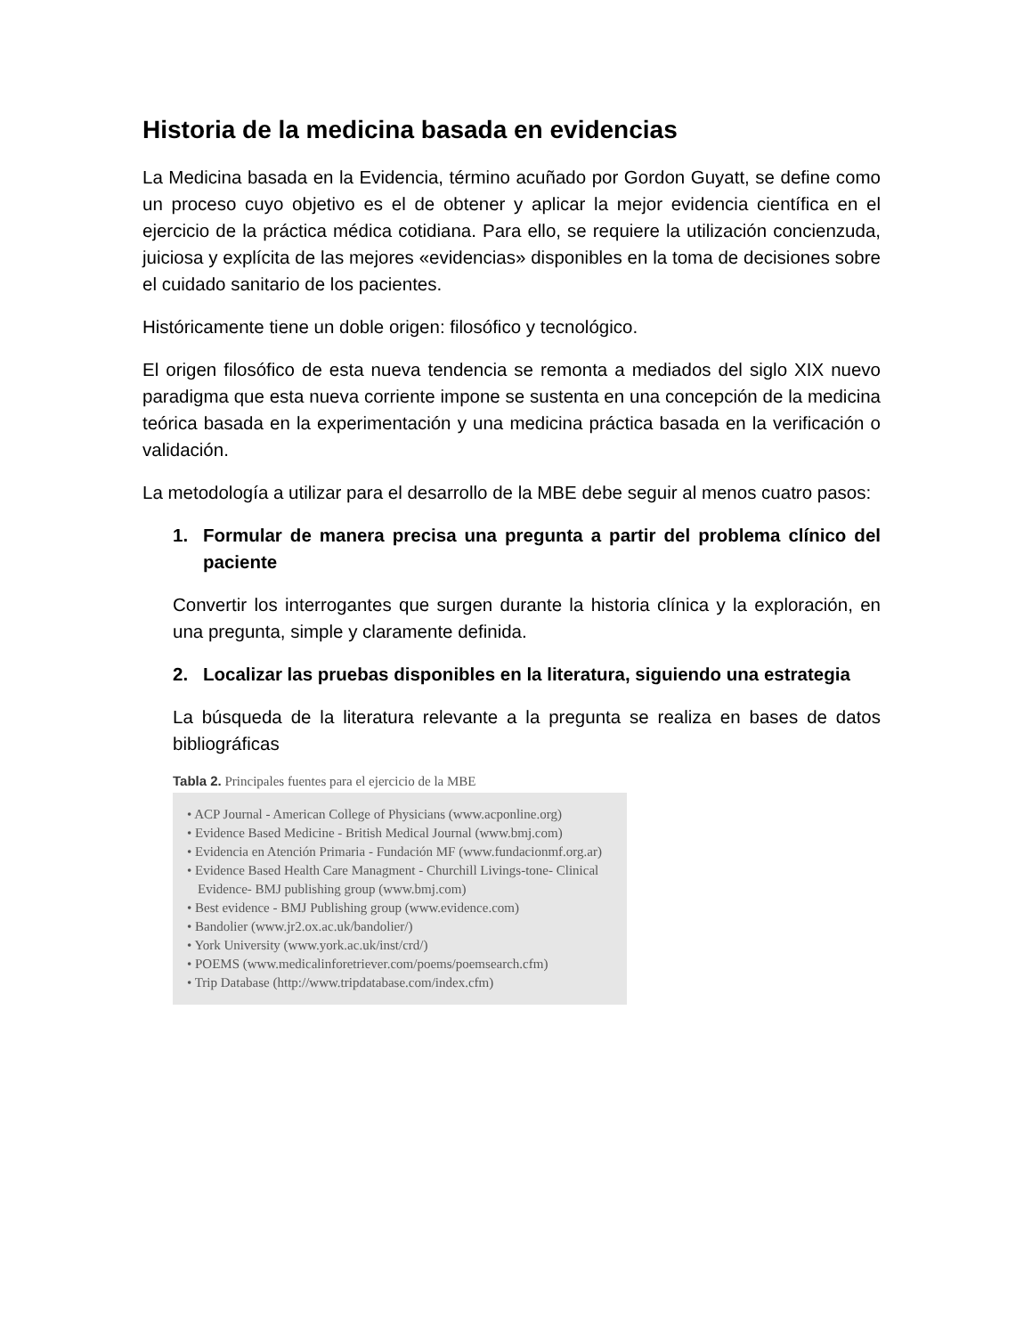Historia de la medicina basada en evidencias
La Medicina basada en la Evidencia, término acuñado por Gordon Guyatt, se define como un proceso cuyo objetivo es el de obtener y aplicar la mejor evidencia científica en el ejercicio de la práctica médica cotidiana. Para ello, se requiere la utilización concienzuda, juiciosa y explícita de las mejores «evidencias» disponibles en la toma de decisiones sobre el cuidado sanitario de los pacientes.
Históricamente tiene un doble origen: filosófico y tecnológico.
El origen filosófico de esta nueva tendencia se remonta a mediados del siglo XIX nuevo paradigma que esta nueva corriente impone se sustenta en una concepción de la medicina teórica basada en la experimentación y una medicina práctica basada en la verificación o validación.
La metodología a utilizar para el desarrollo de la MBE debe seguir al menos cuatro pasos:
1. Formular de manera precisa una pregunta a partir del problema clínico del paciente
Convertir los interrogantes que surgen durante la historia clínica y la exploración, en una pregunta, simple y claramente definida.
2. Localizar las pruebas disponibles en la literatura, siguiendo una estrategia
La búsqueda de la literatura relevante a la pregunta se realiza en bases de datos bibliográficas
Tabla 2. Principales fuentes para el ejercicio de la MBE
• ACP Journal - American College of Physicians (www.acponline.org)
• Evidence Based Medicine - British Medical Journal (www.bmj.com)
• Evidencia en Atención Primaria - Fundación MF (www.fundacionmf.org.ar)
• Evidence Based Health Care Managment - Churchill Livings-tone- Clinical Evidence- BMJ publishing group (www.bmj.com)
• Best evidence - BMJ Publishing group (www.evidence.com)
• Bandolier (www.jr2.ox.ac.uk/bandolier/)
• York University (www.york.ac.uk/inst/crd/)
• POEMS (www.medicalinforetriever.com/poems/poemsearch.cfm)
• Trip Database (http://www.tripdatabase.com/index.cfm)